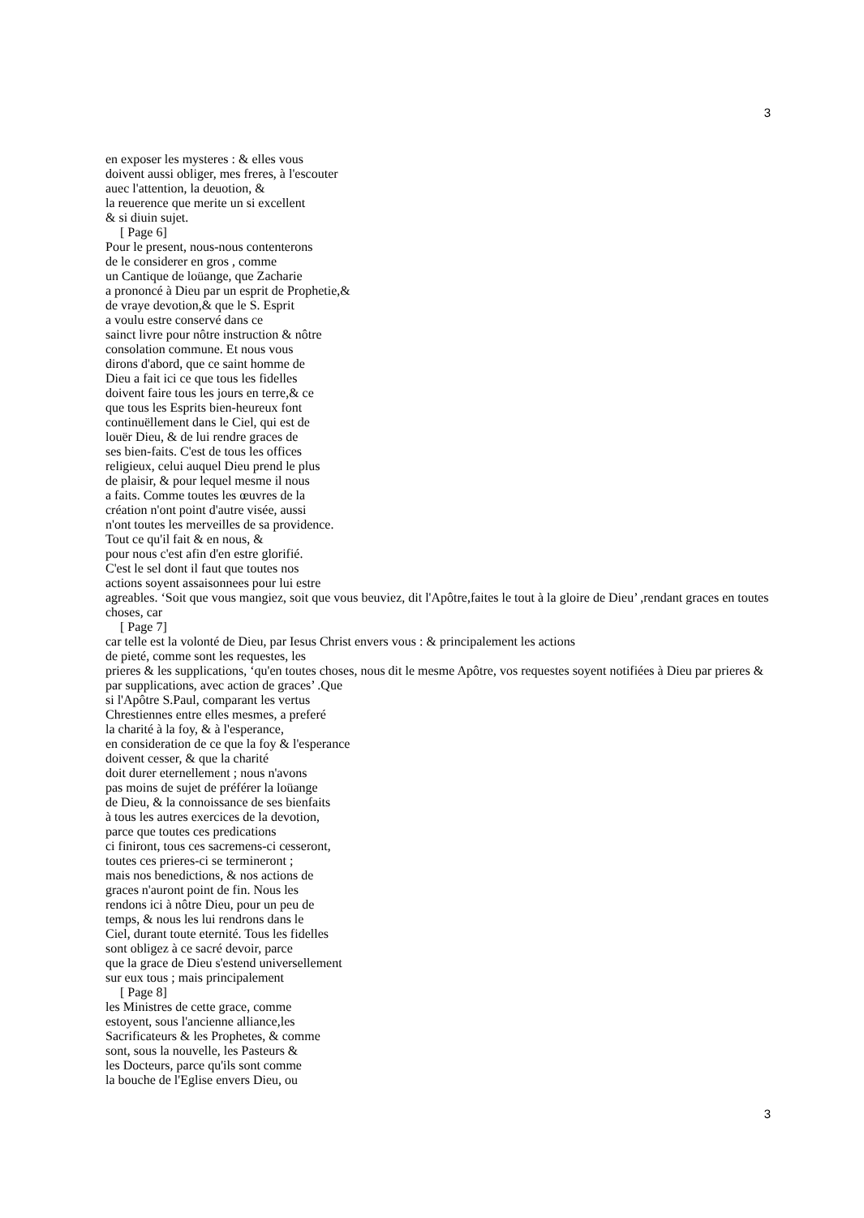3
en exposer les mysteres : & elles vous
doivent aussi obliger, mes freres, à l'escouter
auec l'attention, la deuotion, &
la reuerence que merite un si excellent
& si diuin sujet.
[ Page 6]
Pour le present, nous-nous contenterons
de le considerer en gros , comme
un Cantique de loüange, que Zacharie
a prononcé à Dieu par un esprit de Prophetie,&
de vraye devotion,& que le S. Esprit
a voulu estre conservé dans ce
sainct livre pour nôtre instruction & nôtre
consolation commune. Et nous vous
dirons d'abord, que ce saint homme de
Dieu a fait ici ce que tous les fidelles
doivent faire tous les jours en terre,& ce
que tous les Esprits bien-heureux font
continuëllement dans le Ciel, qui est de
louër Dieu, & de lui rendre graces de
ses bien-faits. C'est de tous les offices
religieux, celui auquel Dieu prend le plus
de plaisir, & pour lequel mesme il nous
a faits. Comme toutes les œuvres de la
création n'ont point d'autre visée, aussi
n'ont toutes les merveilles de sa providence.
Tout ce qu'il fait & en nous, &
pour nous c'est afin d'en estre glorifié.
C'est le sel dont il faut que toutes nos
actions soyent assaisonnees pour lui estre
agreables. ‘Soit que vous mangiez, soit que vous beuviez, dit l'Apôtre,faites le tout à la gloire de Dieu’ ,rendant graces en toutes choses, car
[ Page 7]
car telle est la volonté de Dieu, par Iesus Christ envers vous : & principalement les actions
de pieté, comme sont les requestes, les
prieres & les supplications, ‘qu'en toutes choses, nous dit le mesme Apôtre, vos requestes soyent notifiées à Dieu par prieres & par supplications, avec action de graces’ .Que
si l'Apôtre S.Paul, comparant les vertus
Chrestiennes entre elles mesmes, a preferé
la charité à la foy, & à l'esperance,
en consideration de ce que la foy & l'esperance
doivent cesser, & que la charité
doit durer eternellement ; nous n'avons
pas moins de sujet de préférer la loüange
de Dieu, & la connoissance de ses bienfaits
à tous les autres exercices de la devotion,
parce que toutes ces predications
ci finiront, tous ces sacremens-ci cesseront,
toutes ces prieres-ci se termineront ;
mais nos benedictions, & nos actions de
graces n'auront point de fin. Nous les
rendons ici à nôtre Dieu, pour un peu de
temps, & nous les lui rendrons dans le
Ciel, durant toute eternité. Tous les fidelles
sont obligez à ce sacré devoir, parce
que la grace de Dieu s'estend universellement
sur eux tous ; mais principalement
[ Page 8]
les Ministres de cette grace, comme
estoyent, sous l'ancienne alliance,les
Sacrificateurs & les Prophetes, & comme
sont, sous la nouvelle, les Pasteurs &
les Docteurs, parce qu'ils sont comme
la bouche de l'Eglise envers Dieu, ou
3